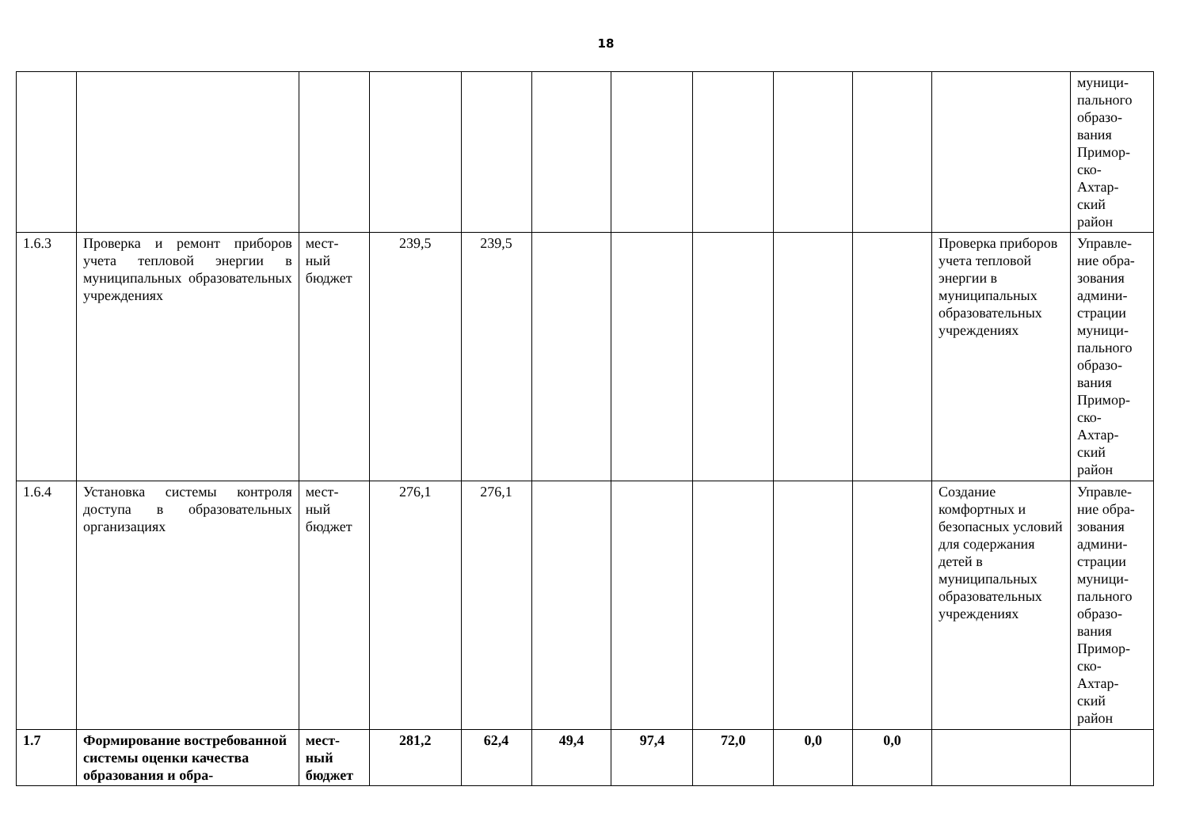18
| | | | | | | | | | | | муници- пального образо- вания Примор- ско- Ахтар- ский район |
| 1.6.3 | Проверка и ремонт приборов учета тепловой энергии в муниципальных образовательных учреждениях | мест- ный бюджет | 239,5 | 239,5 | | | | | | Проверка приборов учета тепловой энергии в муниципальных образовательных учреждениях | Управле- ние обра- зования админи- страции муници- пального образо- вания Примор- ско- Ахтар- ский район |
| 1.6.4 | Установка системы контроля доступа в образовательных организациях | мест- ный бюджет | 276,1 | 276,1 | | | | | | Создание комфортных и безопасных условий для содержания детей в муниципальных образовательных учреждениях | Управле- ние обра- зования админи- страции муници- пального образо- вания Примор- ско- Ахтар- ский район |
| 1.7 | Формирование востребованной системы оценки качества образования и обра- | мест- ный бюджет | 281,2 | 62,4 | 49,4 | 97,4 | 72,0 | 0,0 | 0,0 | | |